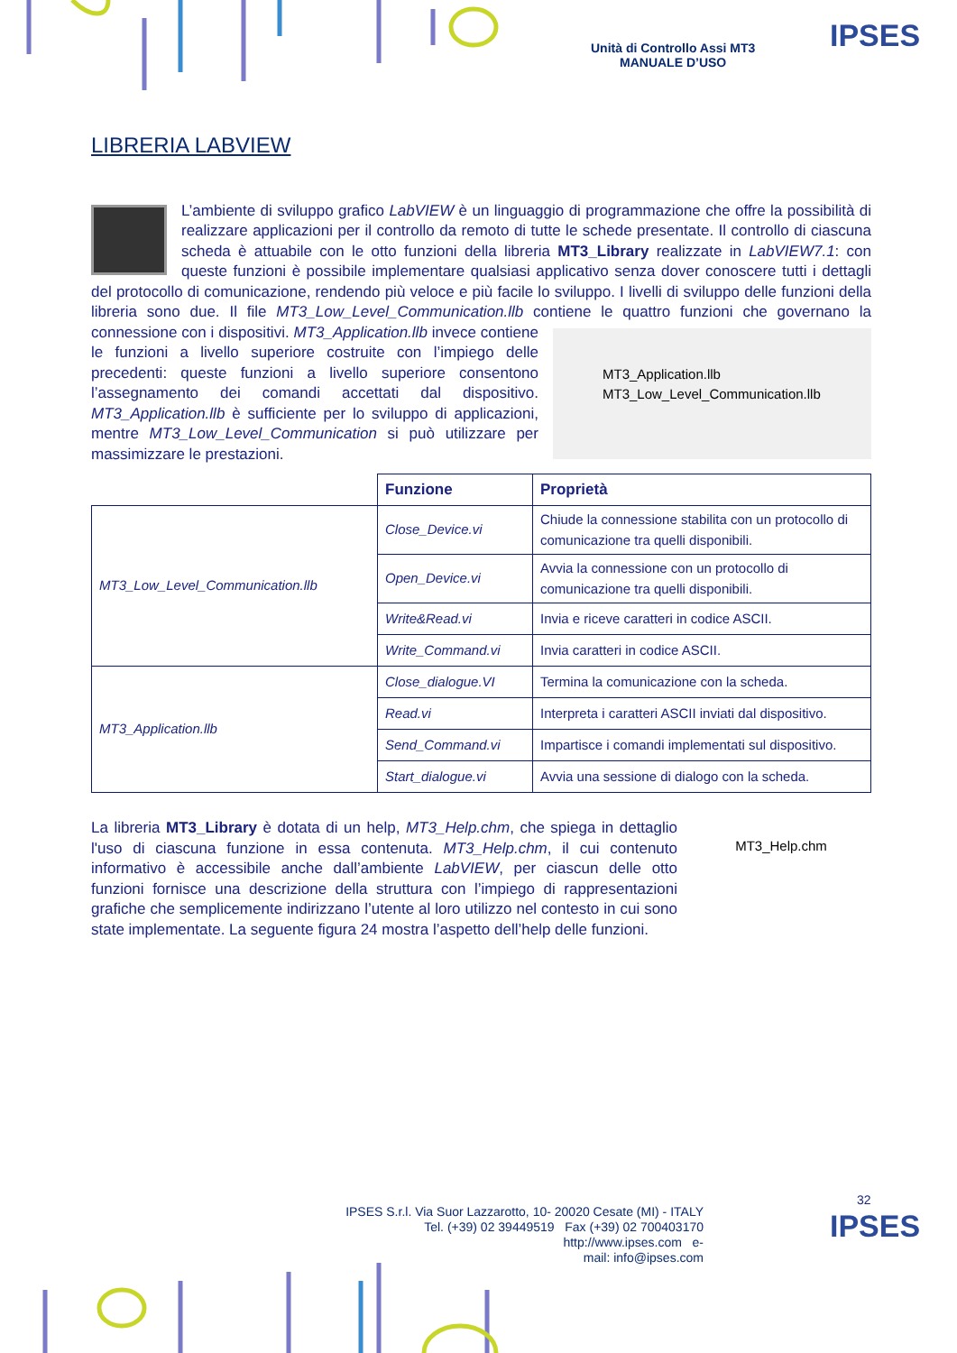Unità di Controllo Assi MT3
MANUALE D’USO
IPSES
LIBRERIA LABVIEW
L’ambiente di sviluppo grafico LabVIEW è un linguaggio di programmazione che offre la possibilità di realizzare applicazioni per il controllo da remoto di tutte le schede presentate. Il controllo di ciascuna scheda è attuabile con le otto funzioni della libreria MT3_Library realizzate in LabVIEW7.1: con queste funzioni è possibile implementare qualsiasi applicativo senza dover conoscere tutti i dettagli del protocollo di comunicazione, rendendo più veloce e più facile lo sviluppo. I livelli di sviluppo delle funzioni della libreria sono due. Il file MT3_Low_Level_Communication.llb contiene le quattro funzioni che governano la connessione con i dispositivi. MT3_Application.llb
MT3_Low_Level_Communication.llb MT3_Application.llb invece contiene le funzioni a livello superiore costruite con l’impiego delle precedenti: queste funzioni a livello superiore consentono l’assegnamento dei comandi accettati dal dispositivo. MT3_Application.llb è sufficiente per lo sviluppo di applicazioni, mentre MT3_Low_Level_Communication si può utilizzare per massimizzare le prestazioni.
| | Funzione | Proprietà |
| --- | --- | --- |
| MT3_Low_Level_Communication.llb | Close_Device.vi | Chiude la connessione stabilita con un protocollo di comunicazione tra quelli disponibili. |
| | Open_Device.vi | Avvia la connessione con un protocollo di comunicazione tra quelli disponibili. |
| | Write&Read.vi | Invia e riceve caratteri in codice ASCII. |
| | Write_Command.vi | Invia caratteri in codice ASCII. |
| MT3_Application.llb | Close_dialogue.VI | Termina la comunicazione con la scheda. |
| | Read.vi | Interpreta i caratteri ASCII inviati dal dispositivo. |
| | Send_Command.vi | Impartisce i comandi implementati sul dispositivo. |
| | Start_dialogue.vi | Avvia una sessione di dialogo con la scheda. |
MT3_Help.chm
La libreria MT3_Library è dotata di un help, MT3_Help.chm, che spiega in dettaglio l'uso di ciascuna funzione in essa contenuta. MT3_Help.chm, il cui contenuto informativo è accessibile anche dall’ambiente LabVIEW, per ciascun delle otto funzioni fornisce una descrizione della struttura con l’impiego di rappresentazioni grafiche che semplicemente indirizzano l’utente al loro utilizzo nel contesto in cui sono state implementate. La seguente figura 24 mostra l’aspetto dell’help delle funzioni.
32
IPSES S.r.l. Via Suor Lazzarotto, 10- 20020 Cesate (MI) - ITALY
Tel. (+39) 02 39449519 Fax (+39) 02 700403170
http://www.ipses.com e-
mail: info@ipses.com
IPSES